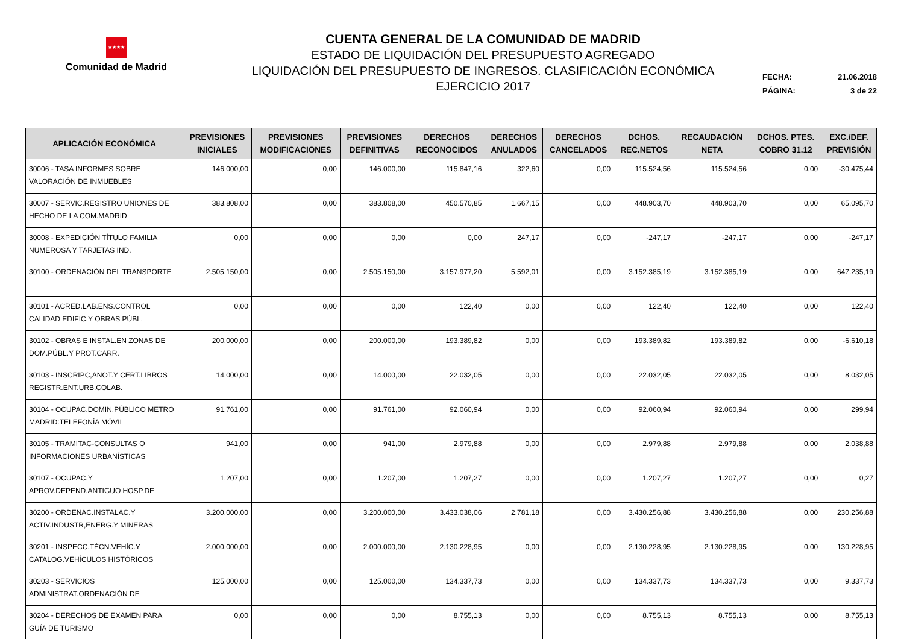★★★★
Comunidad de Madrid
CUENTA GENERAL DE LA COMUNIDAD DE MADRID
ESTADO DE LIQUIDACIÓN DEL PRESUPUESTO AGREGADO
LIQUIDACIÓN DEL PRESUPUESTO DE INGRESOS. CLASIFICACIÓN ECONÓMICA
EJERCICIO 2017
FECHA: 21.06.2018
PÁGINA: 3 de 22
| APLICACIÓN ECONÓMICA | PREVISIONES INICIALES | PREVISIONES MODIFICACIONES | PREVISIONES DEFINITIVAS | DERECHOS RECONOCIDOS | DERECHOS ANULADOS | DERECHOS CANCELADOS | DCHOS. REC.NETOS | RECAUDACIÓN NETA | DCHOS. PTES. COBRO 31.12 | EXC./DEF. PREVISIÓN |
| --- | --- | --- | --- | --- | --- | --- | --- | --- | --- | --- |
| 30006 - TASA INFORMES SOBRE VALORACIÓN DE INMUEBLES | 146.000,00 | 0,00 | 146.000,00 | 115.847,16 | 322,60 | 0,00 | 115.524,56 | 115.524,56 | 0,00 | -30.475,44 |
| 30007 - SERVIC.REGISTRO UNIONES DE HECHO DE LA COM.MADRID | 383.808,00 | 0,00 | 383.808,00 | 450.570,85 | 1.667,15 | 0,00 | 448.903,70 | 448.903,70 | 0,00 | 65.095,70 |
| 30008 - EXPEDICIÓN TÍTULO FAMILIA NUMEROSA Y TARJETAS IND. | 0,00 | 0,00 | 0,00 | 0,00 | 247,17 | 0,00 | -247,17 | -247,17 | 0,00 | -247,17 |
| 30100 - ORDENACIÓN DEL TRANSPORTE | 2.505.150,00 | 0,00 | 2.505.150,00 | 3.157.977,20 | 5.592,01 | 0,00 | 3.152.385,19 | 3.152.385,19 | 0,00 | 647.235,19 |
| 30101 - ACRED.LAB.ENS.CONTROL CALIDAD EDIFIC.Y OBRAS PÚBL. | 0,00 | 0,00 | 0,00 | 122,40 | 0,00 | 0,00 | 122,40 | 122,40 | 0,00 | 122,40 |
| 30102 - OBRAS E INSTAL.EN ZONAS DE DOM.PÚBL.Y PROT.CARR. | 200.000,00 | 0,00 | 200.000,00 | 193.389,82 | 0,00 | 0,00 | 193.389,82 | 193.389,82 | 0,00 | -6.610,18 |
| 30103 - INSCRIPC,ANOT.Y CERT.LIBROS REGISTR.ENT.URB.COLAB. | 14.000,00 | 0,00 | 14.000,00 | 22.032,05 | 0,00 | 0,00 | 22.032,05 | 22.032,05 | 0,00 | 8.032,05 |
| 30104 - OCUPAC.DOMIN.PÚBLICO METRO MADRID:TELEFONÍA MÓVIL | 91.761,00 | 0,00 | 91.761,00 | 92.060,94 | 0,00 | 0,00 | 92.060,94 | 92.060,94 | 0,00 | 299,94 |
| 30105 - TRAMITAC-CONSULTAS O INFORMACIONES URBANÍSTICAS | 941,00 | 0,00 | 941,00 | 2.979,88 | 0,00 | 0,00 | 2.979,88 | 2.979,88 | 0,00 | 2.038,88 |
| 30107 - OCUPAC.Y APROV.DEPEND.ANTIGUO HOSP.DE | 1.207,00 | 0,00 | 1.207,00 | 1.207,27 | 0,00 | 0,00 | 1.207,27 | 1.207,27 | 0,00 | 0,27 |
| 30200 - ORDENAC.INSTALAC.Y ACTIV.INDUSTR,ENERG.Y MINERAS | 3.200.000,00 | 0,00 | 3.200.000,00 | 3.433.038,06 | 2.781,18 | 0,00 | 3.430.256,88 | 3.430.256,88 | 0,00 | 230.256,88 |
| 30201 - INSPECC.TÉCN.VEHÍC.Y CATALOG.VEHÍCULOS HISTÓRICOS | 2.000.000,00 | 0,00 | 2.000.000,00 | 2.130.228,95 | 0,00 | 0,00 | 2.130.228,95 | 2.130.228,95 | 0,00 | 130.228,95 |
| 30203 - SERVICIOS ADMINISTRAT.ORDENACIÓN DE | 125.000,00 | 0,00 | 125.000,00 | 134.337,73 | 0,00 | 0,00 | 134.337,73 | 134.337,73 | 0,00 | 9.337,73 |
| 30204 - DERECHOS DE EXAMEN PARA GUÍA DE TURISMO | 0,00 | 0,00 | 0,00 | 8.755,13 | 0,00 | 0,00 | 8.755,13 | 8.755,13 | 0,00 | 8.755,13 |